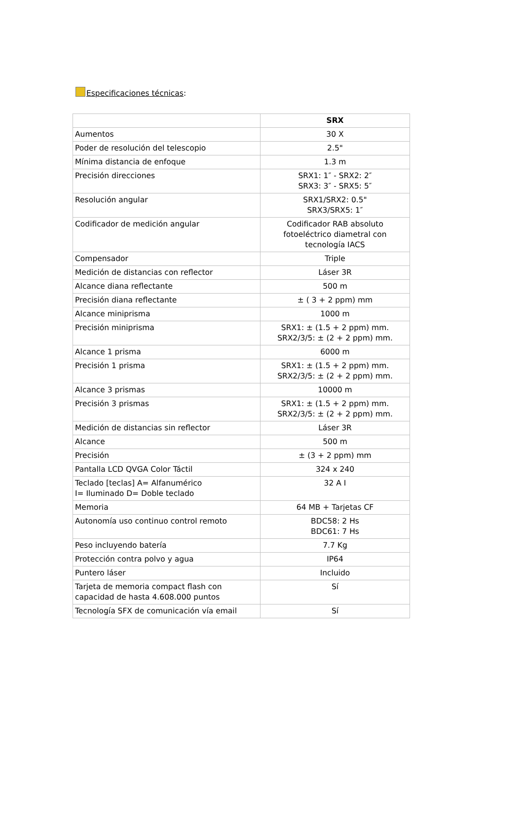Especificaciones técnicas:
| | SRX |
| --- | --- |
| Aumentos | 30 X |
| Poder de resolución del telescopio | 2.5" |
| Mínima distancia de enfoque | 1.3 m |
| Precisión direcciones | SRX1: 1″ - SRX2: 2″ SRX3: 3″ - SRX5: 5″ |
| Resolución angular | SRX1/SRX2: 0.5" SRX3/SRX5: 1″ |
| Codificador de medición angular | Codificador RAB absoluto fotoeléctrico diametral con tecnología IACS |
| Compensador | Triple |
| Medición de distancias con reflector | Láser 3R |
| Alcance diana reflectante | 500 m |
| Precisión diana reflectante | ± ( 3 + 2 ppm) mm |
| Alcance miniprisma | 1000 m |
| Precisión miniprisma | SRX1: ± (1.5 + 2 ppm) mm. SRX2/3/5: ± (2 + 2 ppm) mm. |
| Alcance 1 prisma | 6000 m |
| Precisión 1 prisma | SRX1: ± (1.5 + 2 ppm) mm. SRX2/3/5: ± (2 + 2 ppm) mm. |
| Alcance 3 prismas | 10000 m |
| Precisión 3 prismas | SRX1: ± (1.5 + 2 ppm) mm. SRX2/3/5: ± (2 + 2 ppm) mm. |
| Medición de distancias sin reflector | Láser 3R |
| Alcance | 500 m |
| Precisión | ± (3 + 2 ppm) mm |
| Pantalla LCD QVGA Color Táctil | 324 x 240 |
| Teclado [teclas] A= Alfanumérico I= Iluminado D= Doble teclado | 32 A I |
| Memoria | 64 MB + Tarjetas CF |
| Autonomía uso continuo control remoto | BDC58: 2 Hs BDC61: 7 Hs |
| Peso incluyendo batería | 7.7 Kg |
| Protección contra polvo y agua | IP64 |
| Puntero láser | Incluido |
| Tarjeta de memoria compact flash con capacidad de hasta 4.608.000 puntos | Sí |
| Tecnología SFX de comunicación vía email | Sí |